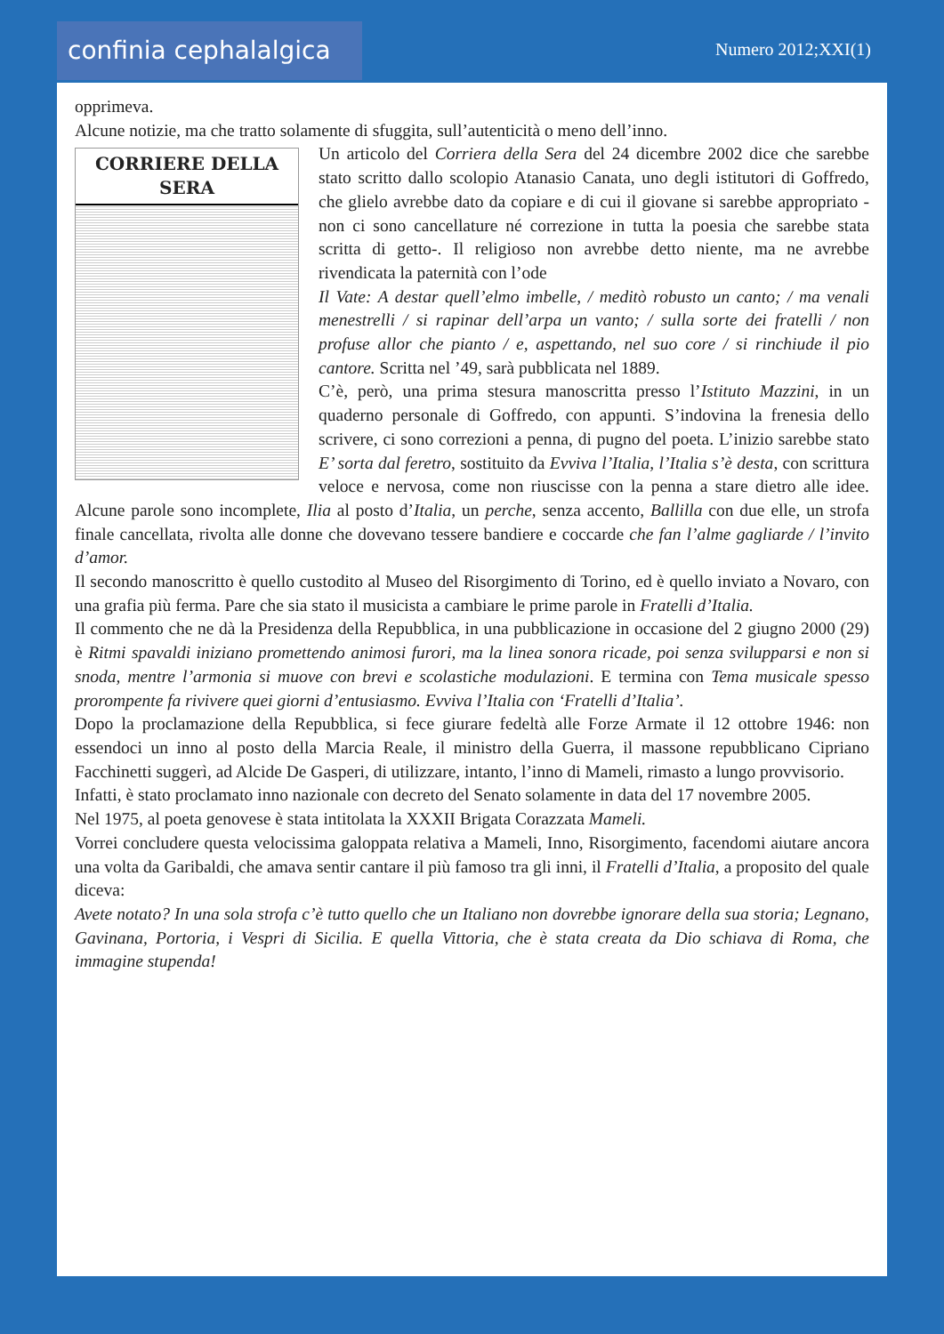confinia cephalalgica
Numero 2012;XXI(1)
opprimeva.
Alcune notizie, ma che tratto solamente di sfuggita, sull’autenticità o meno dell’inno.
CORRIERE DELLA SERA
Un articolo del Corriera della Sera del 24 dicembre 2002 dice che sarebbe stato scritto dallo scolopio Atanasio Canata, uno degli istitutori di Goffredo, che glielo avrebbe dato da copiare e di cui il giovane si sarebbe appropriato -non ci sono cancellature né correzione in tutta la poesia che sarebbe stata scritta di getto-. Il religioso non avrebbe detto niente, ma ne avrebbe rivendicata la paternità con l’ode
Il Vate: A destar quell’elmo imbelle, / meditò robusto un canto; / ma venali menestrelli / si rapinar dell’arpa un vanto; / sulla sorte dei fratelli / non profuse allor che pianto / e, aspettando, nel suo core / si rinchiude il pio cantore. Scritta nel ’49, sarà pubblicata nel 1889.
C’è, però, una prima stesura manoscritta presso l’Istituto Mazzini, in un quaderno personale di Goffredo, con appunti. S’indovina la frenesia dello scrivere, ci sono correzioni a penna, di pugno del poeta. L’inizio sarebbe stato E’ sorta dal feretro, sostituito da Evviva l’Italia, l’Italia s’è desta, con scrittura veloce e nervosa, come non riuscisse con la penna a stare dietro alle idee. Alcune parole sono incomplete, Ilia al posto d’Italia, un perche, senza accento, Ballilla con due elle, un strofa finale cancellata, rivolta alle donne che dovevano tessere bandiere e coccarde che fan l’alme gagliarde / l’invito d’amor.
Il secondo manoscritto è quello custodito al Museo del Risorgimento di Torino, ed è quello inviato a Novaro, con una grafia più ferma. Pare che sia stato il musicista a cambiare le prime parole in Fratelli d’Italia.
Il commento che ne dà la Presidenza della Repubblica, in una pubblicazione in occasione del 2 giugno 2000 (29) è Ritmi spavaldi iniziano promettendo animosi furori, ma la linea sonora ricade, poi senza svilupparsi e non si snoda, mentre l’armonia si muove con brevi e scolastiche modulazioni. E termina con Tema musicale spesso prorompente fa rivivere quei giorni d’entusiasmo. Evviva l’Italia con ‘Fratelli d’Italia’.
Dopo la proclamazione della Repubblica, si fece giurare fedeltà alle Forze Armate il 12 ottobre 1946: non essendoci un inno al posto della Marcia Reale, il ministro della Guerra, il massone repubblicano Cipriano Facchinetti suggerì, ad Alcide De Gasperi, di utilizzare, intanto, l’inno di Mameli, rimasto a lungo provvisorio.
Infatti, è stato proclamato inno nazionale con decreto del Senato solamente in data del 17 novembre 2005.
Nel 1975, al poeta genovese è stata intitolata la XXXII Brigata Corazzata Mameli.
Vorrei concludere questa velocissima galoppata relativa a Mameli, Inno, Risorgimento, facendomi aiutare ancora una volta da Garibaldi, che amava sentir cantare il più famoso tra gli inni, il Fratelli d’Italia, a proposito del quale diceva:
Avete notato? In una sola strofa c’è tutto quello che un Italiano non dovrebbe ignorare della sua storia; Legnano, Gavinana, Portoria, i Vespri di Sicilia. E quella Vittoria, che è stata creata da Dio schiava di Roma, che immagine stupenda!